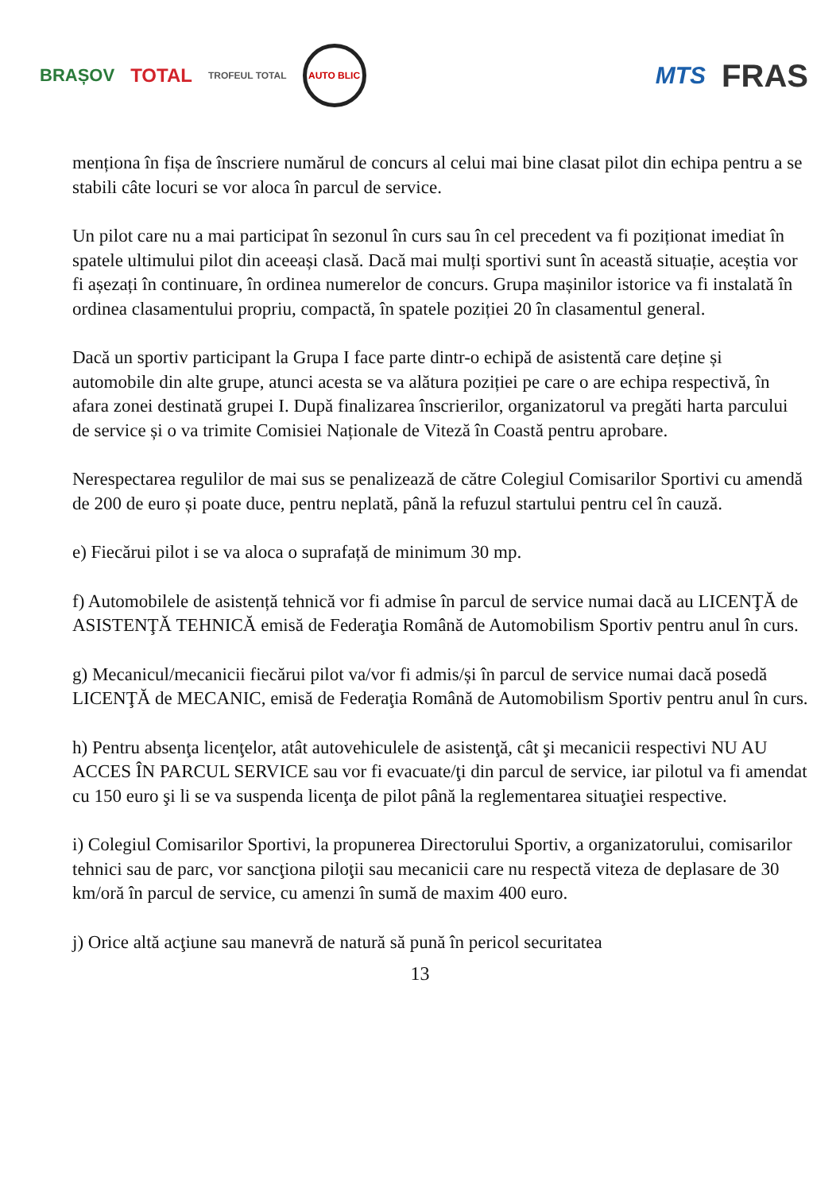BRAȘOV TOTAL TROFEUL TOTAL AUTO BLIC
MTS FRAS
menționa în fișa de înscriere numărul de concurs al celui mai bine clasat pilot din echipa pentru a se stabili câte locuri se vor aloca în parcul de service.
Un pilot care nu a mai participat în sezonul în curs sau în cel precedent va fi poziționat imediat în spatele ultimului pilot din aceeași clasă. Dacă mai mulți sportivi sunt în această situație, aceștia vor fi așezați în continuare, în ordinea numerelor de concurs. Grupa mașinilor istorice va fi instalată în ordinea clasamentului propriu, compactă, în spatele poziției 20 în clasamentul general.
Dacă un sportiv participant la Grupa I face parte dintr-o echipă de asistentă care deține și automobile din alte grupe, atunci acesta se va alătura poziției pe care o are echipa respectivă, în afara zonei destinată grupei I. După finalizarea înscrierilor, organizatorul va pregăti harta parcului de service și o va trimite Comisiei Naționale de Viteză în Coastă pentru aprobare.
Nerespectarea regulilor de mai sus se penalizează de către Colegiul Comisarilor Sportivi cu amendă de 200 de euro și poate duce, pentru neplată, până la refuzul startului pentru cel în cauză.
e) Fiecărui pilot i se va aloca o suprafață de minimum 30 mp.
f) Automobilele de asistență tehnică vor fi admise în parcul de service numai dacă au LICENŢĂ de ASISTENŢĂ TEHNICĂ emisă de Federaţia Română de Automobilism Sportiv pentru anul în curs.
g) Mecanicul/mecanicii fiecărui pilot va/vor fi admis/și în parcul de service numai dacă posedă LICENŢĂ de MECANIC, emisă de Federaţia Română de Automobilism Sportiv pentru anul în curs.
h) Pentru absenţa licenţelor, atât autovehiculele de asistenţă, cât şi mecanicii respectivi NU AU ACCES ÎN PARCUL SERVICE sau vor fi evacuate/ţi din parcul de service, iar pilotul va fi amendat cu 150 euro şi li se va suspenda licenţa de pilot până la reglementarea situaţiei respective.
i) Colegiul Comisarilor Sportivi, la propunerea Directorului Sportiv, a organizatorului, comisarilor tehnici sau de parc, vor sancţiona piloţii sau mecanicii care nu respectă viteza de deplasare de 30 km/oră în parcul de service, cu amenzi în sumă de maxim 400 euro.
j) Orice altă acţiune sau manevră de natură să pună în pericol securitatea
13